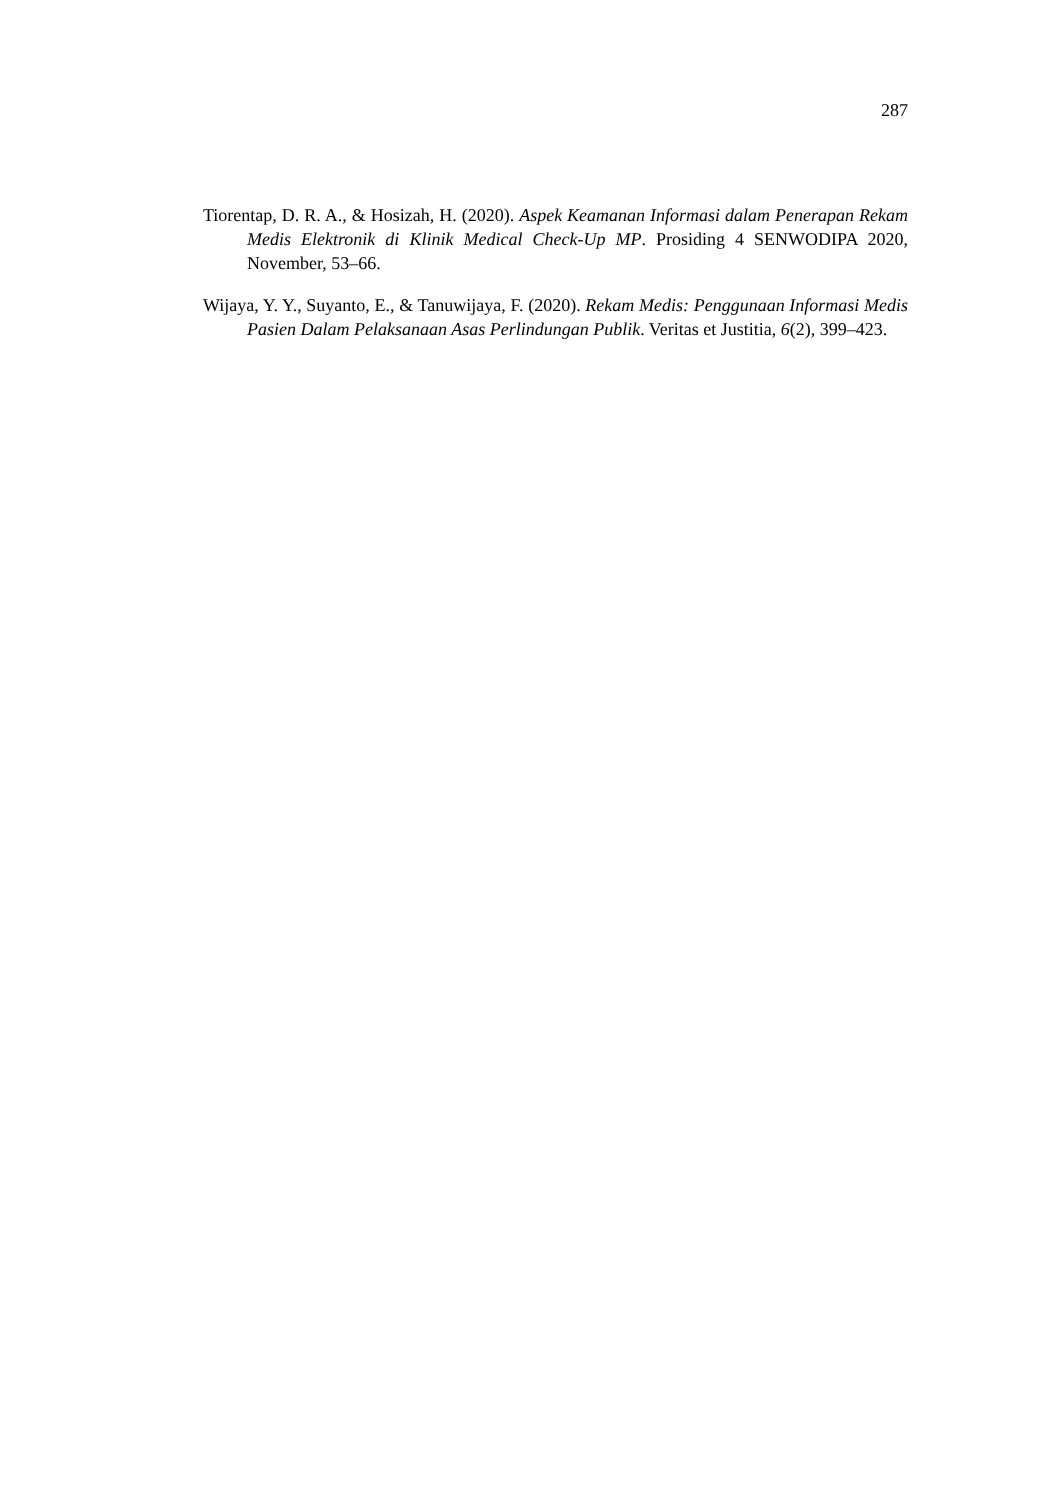287
Tiorentap, D. R. A., & Hosizah, H. (2020). Aspek Keamanan Informasi dalam Penerapan Rekam Medis Elektronik di Klinik Medical Check-Up MP. Prosiding 4 SENWODIPA 2020, November, 53–66.
Wijaya, Y. Y., Suyanto, E., & Tanuwijaya, F. (2020). Rekam Medis: Penggunaan Informasi Medis Pasien Dalam Pelaksanaan Asas Perlindungan Publik. Veritas et Justitia, 6(2), 399–423.